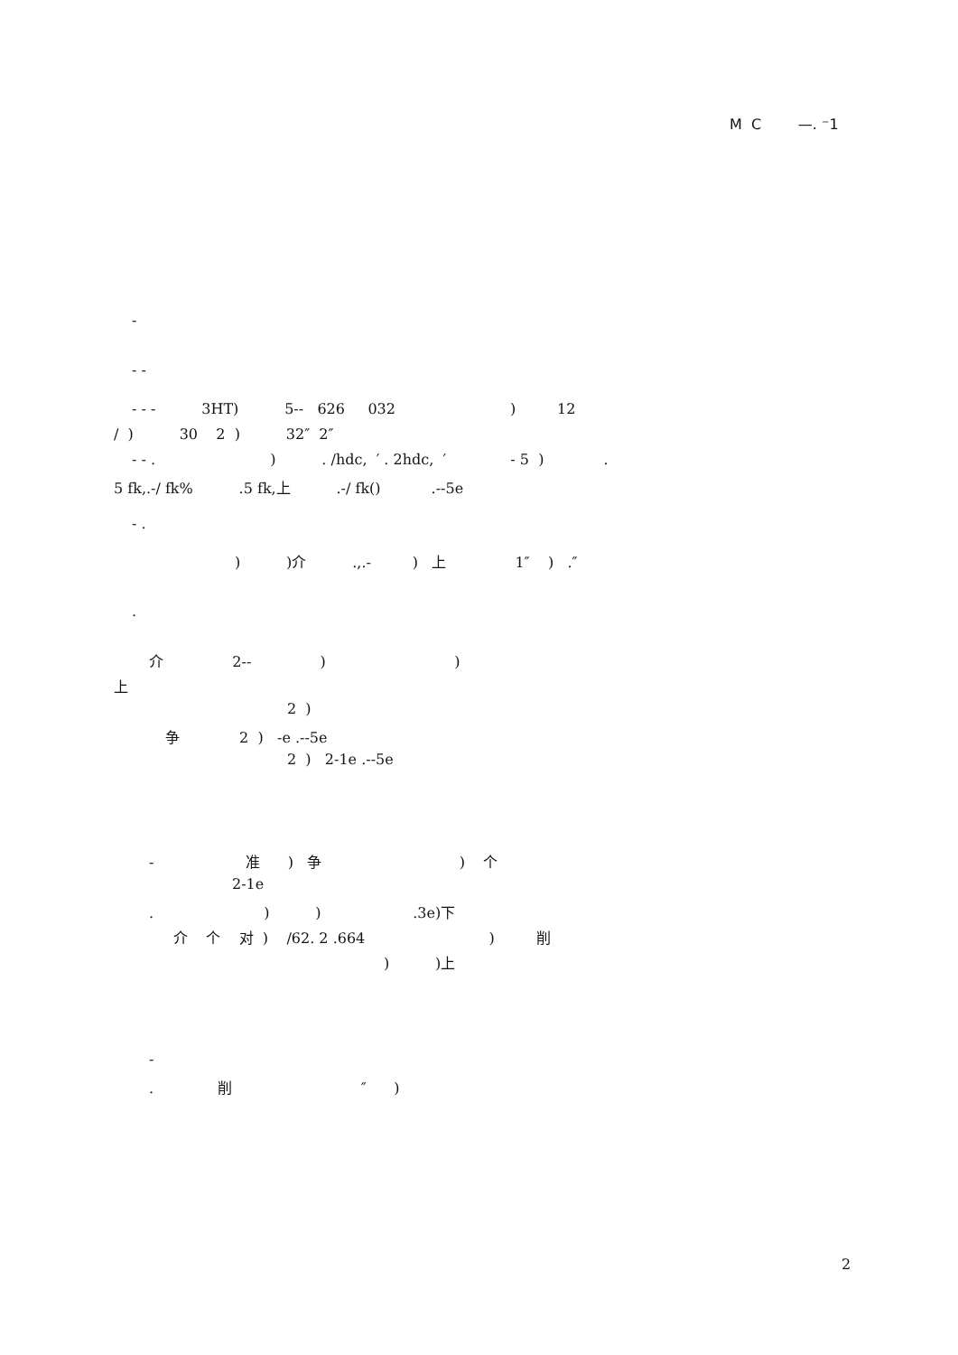M C —. ⁻1
-
- -
- - - 3HT) 5-- 626 032 ) 12
/ ) 30 2 ) 32″ 2″
- - . ) . /hdc, ′ . 2hdc, ′ - 5 ) .
5 fk,.-/ fk% .5 fk,上 .-/ fk() .--5e
- .
) )介 .,.- ) 上 1″ ) .″
.
介 2-- ) )
上
2 )
争 2 ) -e .--5e
2 ) 2-1e .--5e
- 准 ) 争 ) 个
2-1e
. ) ) .3e)下
介 个 对 ) /62. 2 .664 ) 削
) )上
-
. 削 ″ )
2